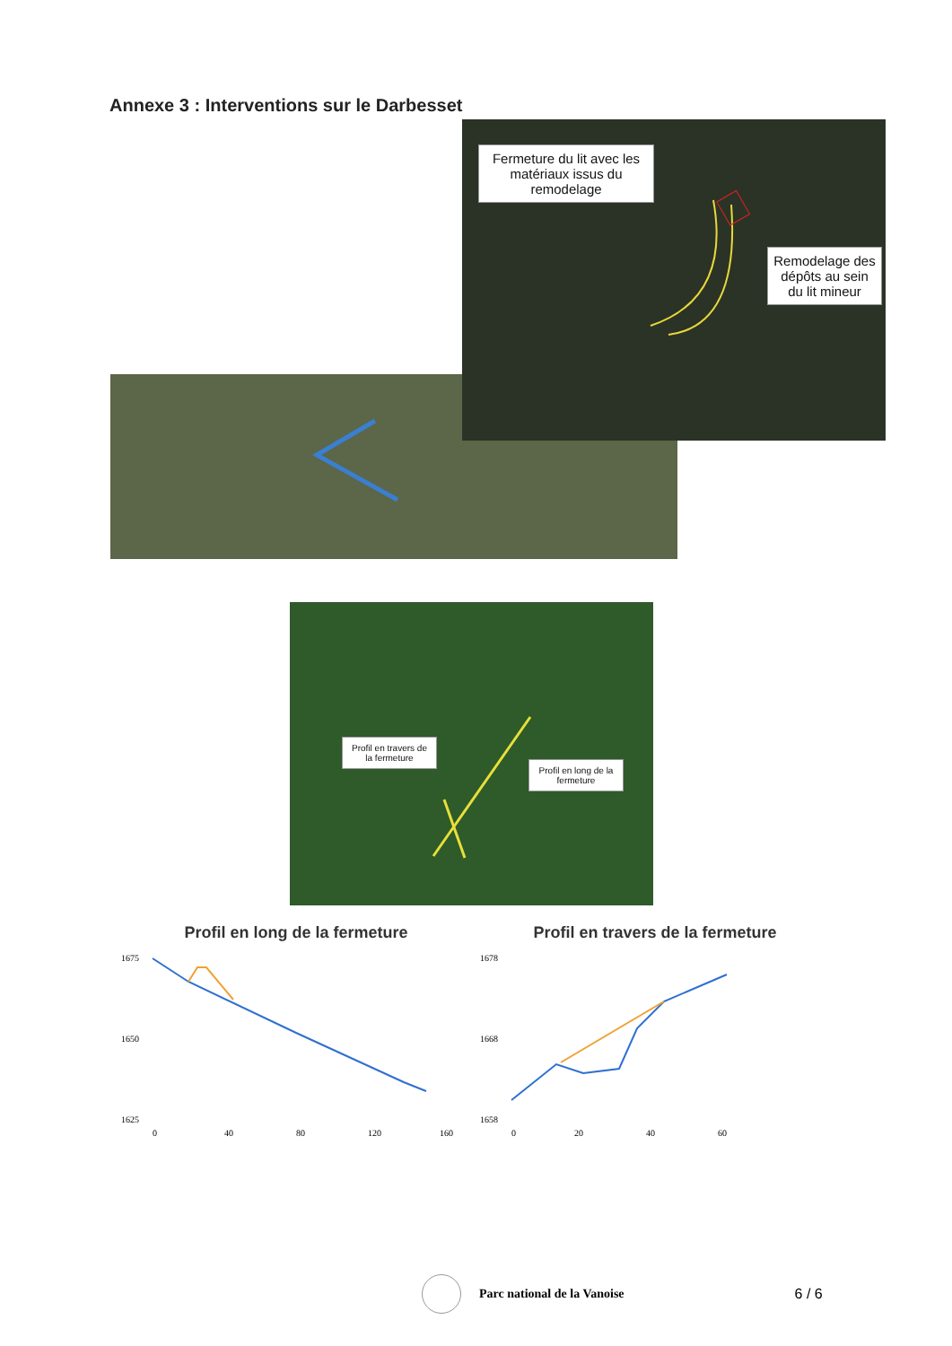Annexe 3 : Interventions sur le Darbesset
Fermeture du lit avec les matériaux issus du remodelage
Remodelage des dépôts au sein du lit mineur
Profil en travers de la fermeture
Profil en long de la fermeture
Profil en long de la fermeture
1675
1650
1625
0
40
80
120
160
Profil en travers de la fermeture
1678
1668
1658
0
20
40
60
Parc national de la Vanoise 6 / 6